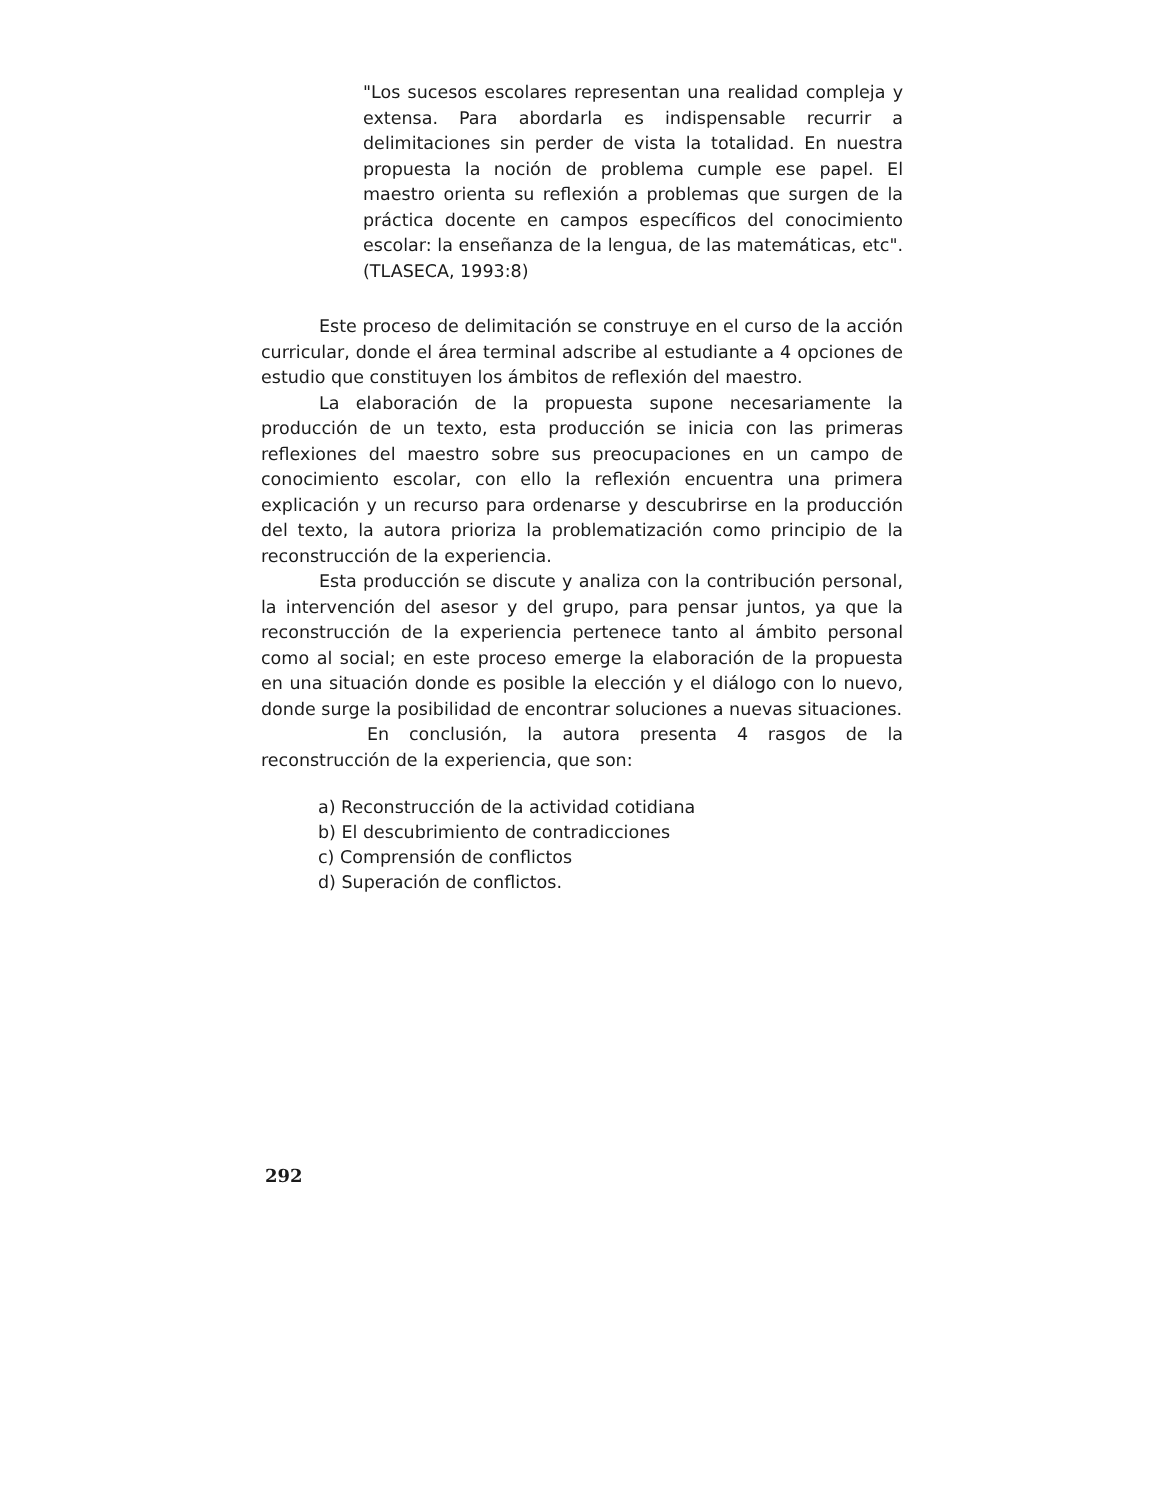"Los sucesos escolares representan una realidad compleja y extensa. Para abordarla es indispensable recurrir a delimitaciones sin perder de vista la totalidad. En nuestra propuesta la noción de problema cumple ese papel. El maestro orienta su reflexión a problemas que surgen de la práctica docente en campos específicos del conocimiento escolar: la enseñanza de la lengua, de las matemáticas, etc". (TLASECA, 1993:8)
Este proceso de delimitación se construye en el curso de la acción curricular, donde el área terminal adscribe al estudiante a 4 opciones de estudio que constituyen los ámbitos de reflexión del maestro.
La elaboración de la propuesta supone necesariamente la producción de un texto, esta producción se inicia con las primeras reflexiones del maestro sobre sus preocupaciones en un campo de conocimiento escolar, con ello la reflexión encuentra una primera explicación y un recurso para ordenarse y descubrirse en la producción del texto, la autora prioriza la problematización como principio de la reconstrucción de la experiencia.
Esta producción se discute y analiza con la contribución personal, la intervención del asesor y del grupo, para pensar juntos, ya que la reconstrucción de la experiencia pertenece tanto al ámbito personal como al social; en este proceso emerge la elaboración de la propuesta en una situación donde es posible la elección y el diálogo con lo nuevo, donde surge la posibilidad de encontrar soluciones a nuevas situaciones.
En conclusión, la autora presenta 4 rasgos de la reconstrucción de la experiencia, que son:
a) Reconstrucción de la actividad cotidiana
b) El descubrimiento de contradicciones
c) Comprensión de conflictos
d) Superación de conflictos.
292